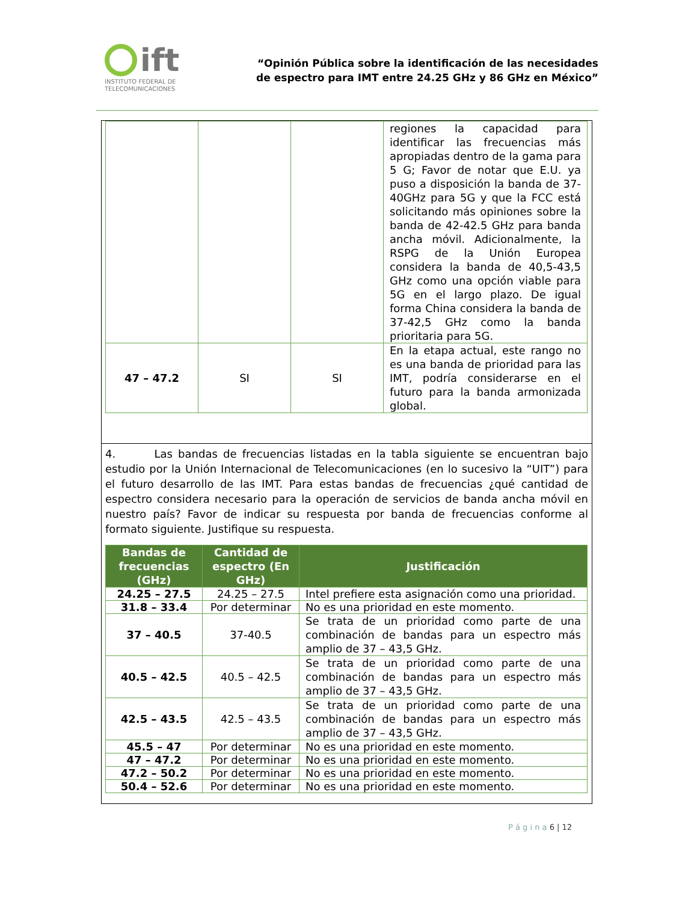ift
INSTITUTO FEDERAL DE
TELECOMUNICACIONES
“Opinión Pública sobre la identificación de las necesidades
de espectro para IMT entre 24.25 GHz y 86 GHz en México”
| | | | regiones la capacidad para identificar las frecuencias más apropiadas dentro de la gama para 5 G; Favor de notar que E.U. ya puso a disposición la banda de 37-40GHz para 5G y que la FCC está solicitando más opiniones sobre la banda de 42-42.5 GHz para banda ancha móvil. Adicionalmente, la RSPG de la Unión Europea considera la banda de 40,5-43,5 GHz como una opción viable para 5G en el largo plazo. De igual forma China considera la banda de 37-42,5 GHz como la banda prioritaria para 5G. |
| 47 – 47.2 | SI | SI | En la etapa actual, este rango no es una banda de prioridad para las IMT, podría considerarse en el futuro para la banda armonizada global. |
4. Las bandas de frecuencias listadas en la tabla siguiente se encuentran bajo estudio por la Unión Internacional de Telecomunicaciones (en lo sucesivo la “UIT”) para el futuro desarrollo de las IMT. Para estas bandas de frecuencias ¿qué cantidad de espectro considera necesario para la operación de servicios de banda ancha móvil en nuestro país? Favor de indicar su respuesta por banda de frecuencias conforme al formato siguiente. Justifique su respuesta.
| Bandas de frecuencias (GHz) | Cantidad de espectro (En GHz) | Justificación |
| --- | --- | --- |
| 24.25 – 27.5 | 24.25 – 27.5 | Intel prefiere esta asignación como una prioridad. |
| 31.8 – 33.4 | Por determinar | No es una prioridad en este momento. |
| 37 – 40.5 | 37-40.5 | Se trata de un prioridad como parte de una combinación de bandas para un espectro más amplio de 37 – 43,5 GHz. |
| 40.5 – 42.5 | 40.5 – 42.5 | Se trata de un prioridad como parte de una combinación de bandas para un espectro más amplio de 37 – 43,5 GHz. |
| 42.5 – 43.5 | 42.5 – 43.5 | Se trata de un prioridad como parte de una combinación de bandas para un espectro más amplio de 37 – 43,5 GHz. |
| 45.5 – 47 | Por determinar | No es una prioridad en este momento. |
| 47 – 47.2 | Por determinar | No es una prioridad en este momento. |
| 47.2 – 50.2 | Por determinar | No es una prioridad en este momento. |
| 50.4 – 52.6 | Por determinar | No es una prioridad en este momento. |
P á g i n a 6 | 12